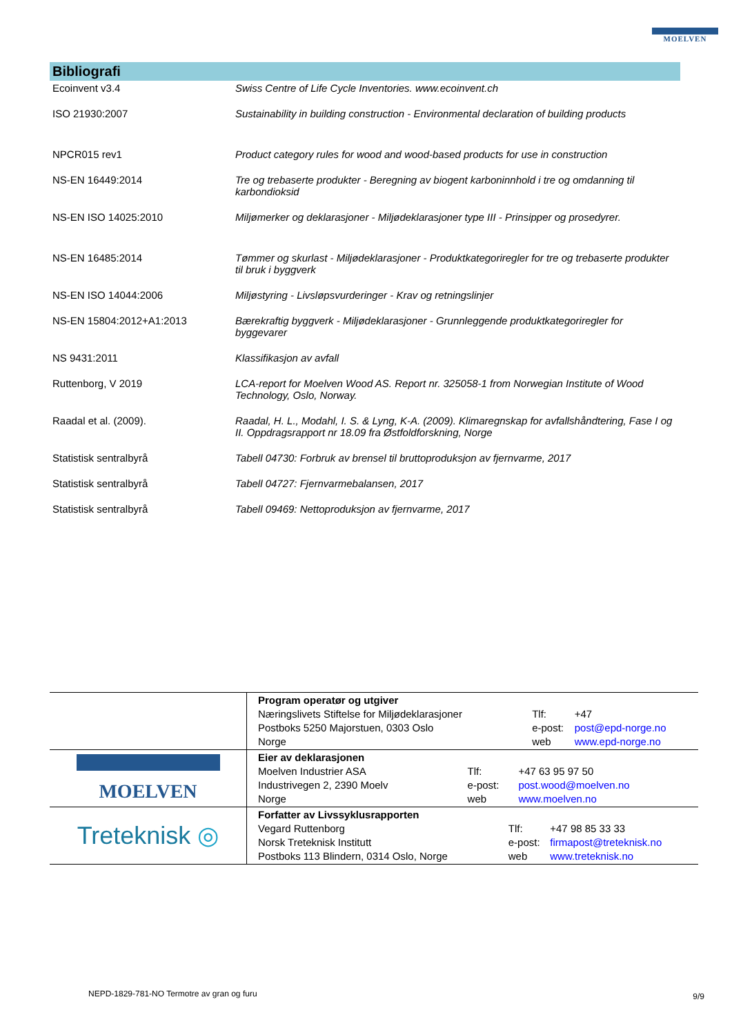MOELVEN
Bibliografi
| Ecoinvent v3.4 | Swiss Centre of Life Cycle Inventories. www.ecoinvent.ch |
| ISO 21930:2007 | Sustainability in building construction - Environmental declaration of building products |
| NPCR015 rev1 | Product category rules for wood and wood-based products for use in construction |
| NS-EN 16449:2014 | Tre og trebaserte produkter - Beregning av biogent karboninnhold i tre og omdanning til karbondioksid |
| NS-EN ISO 14025:2010 | Miljømerker og deklarasjoner - Miljødeklarasjoner type III - Prinsipper og prosedyrer. |
| NS-EN 16485:2014 | Tømmer og skurlast - Miljødeklarasjoner - Produktkategoriregler for tre og trebaserte produkter til bruk i byggverk |
| NS-EN ISO 14044:2006 | Miljøstyring - Livsløpsvurderinger - Krav og retningslinjer |
| NS-EN 15804:2012+A1:2013 | Bærekraftig byggverk - Miljødeklarasjoner - Grunnleggende produktkategoriregler for byggevarer |
| NS 9431:2011 | Klassifikasjon av avfall |
| Ruttenborg, V 2019 | LCA-report for Moelven Wood AS. Report nr. 325058-1 from Norwegian Institute of Wood Technology, Oslo, Norway. |
| Raadal et al. (2009). | Raadal, H. L., Modahl, I. S. & Lyng, K-A. (2009). Klimaregnskap for avfallshåndtering, Fase I og II. Oppdragsrapport nr 18.09 fra Østfoldforskning, Norge |
| Statistisk sentralbyrå | Tabell 04730: Forbruk av brensel til bruttoproduksjon av fjernvarme, 2017 |
| Statistisk sentralbyrå | Tabell 04727: Fjernvarmebalansen, 2017 |
| Statistisk sentralbyrå | Tabell 09469: Nettoproduksjon av fjernvarme, 2017 |
| | / Program operatør og utgiver / / / / Næringslivets Stiftelse for Miljødeklarasjoner / Tlf: / +47 / / Postboks 5250 Majorstuen, 0303 Oslo / e-post: / post@epd-norge.no / / Norge / web / www.epd-norge.no / |
| MOELVEN | / Eier av deklarasjonen / / / / Moelven Industrier ASA / Tlf: / +47 63 95 97 50 / / Industrivegen 2, 2390 Moelv / e-post: / post.wood@moelven.no / / Norge / web / www.moelven.no / |
| Treteknisk ◎ | / Forfatter av Livssyklusrapporten / / / / Vegard Ruttenborg / Tlf: / +47 98 85 33 33 / / Norsk Treteknisk Institutt / e-post: / firmapost@treteknisk.no / / Postboks 113 Blindern, 0314 Oslo, Norge / web / www.treteknisk.no / |
NEPD-1829-781-NO Termotre av gran og furu
9/9